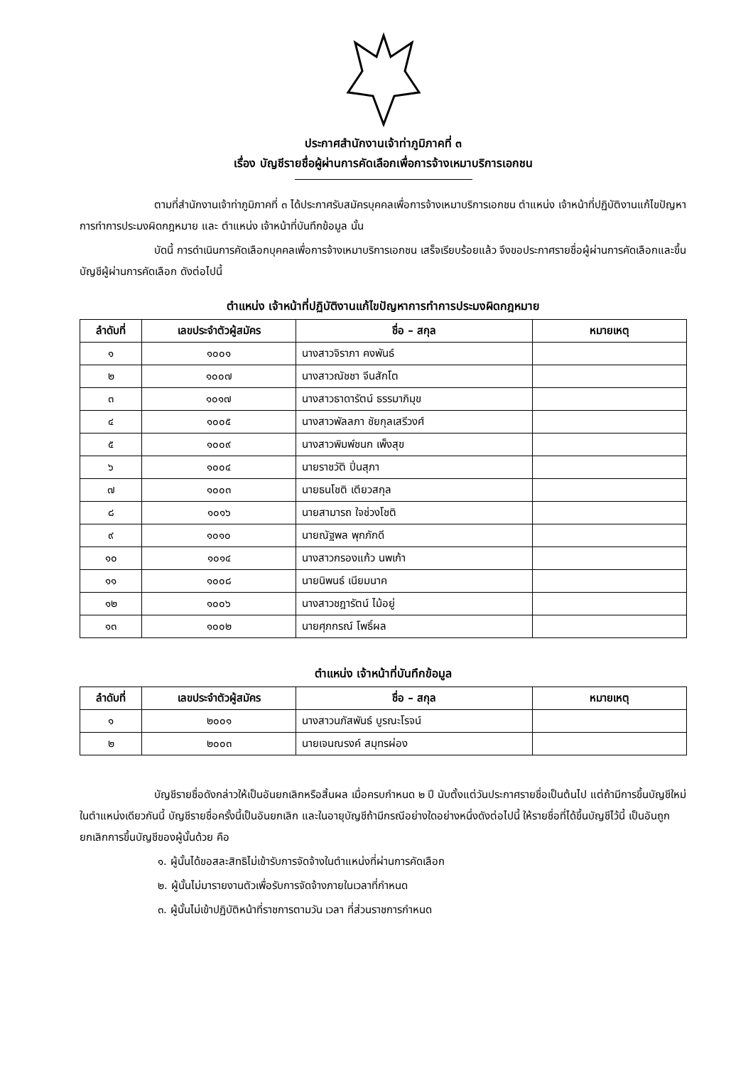ประกาศสำนักงานเจ้าท่าภูมิภาคที่ ๓
เรื่อง บัญชีรายชื่อผู้ผ่านการคัดเลือกเพื่อการจ้างเหมาบริการเอกชน
ตามที่สำนักงานเจ้าท่าภูมิภาคที่ ๓ ได้ประกาศรับสมัครบุคคลเพื่อการจ้างเหมาบริการเอกชน ตำแหน่ง เจ้าหน้าที่ปฏิบัติงานแก้ไขปัญหาการทำการประมงผิดกฎหมาย และ ตำแหน่ง เจ้าหน้าที่บันทึกข้อมูล นั้น
บัดนี้ การดำเนินการคัดเลือกบุคคลเพื่อการจ้างเหมาบริการเอกชน เสร็จเรียบร้อยแล้ว จึงขอประกาศรายชื่อผู้ผ่านการคัดเลือกและขึ้นบัญชีผู้ผ่านการคัดเลือก ดังต่อไปนี้
ตำแหน่ง เจ้าหน้าที่ปฏิบัติงานแก้ไขปัญหาการทำการประมงผิดกฎหมาย
| ลำดับที่ | เลขประจำตัวผู้สมัคร | ชื่อ – สกุล | หมายเหตุ |
| --- | --- | --- | --- |
| ๑ | ๑๐๐๑ | นางสาวจิราภา คงพันธ์ | |
| ๒ | ๑๐๐๗ | นางสาวณัชชา จีนสักโต | |
| ๓ | ๑๐๑๗ | นางสาวธาดารัตน์ ธรรมาภิมุข | |
| ๔ | ๑๐๐๕ | นางสาวพัลลภา ชัยกุลเสรีวงศ์ | |
| ๕ | ๑๐๐๙ | นางสาวพิมพ์ชนก เพ็งสุข | |
| ๖ | ๑๐๐๔ | นายราชวัติ ปิ่นสุภา | |
| ๗ | ๑๐๐๓ | นายธนโชติ เตียวสกุล | |
| ๘ | ๑๐๑๖ | นายสามารถ ใจช่วงโชติ | |
| ๙ | ๑๐๑๐ | นายณัฐพล พุกภักดี | |
| ๑๐ | ๑๐๑๔ | นางสาวกรองแก้ว นพเก้า | |
| ๑๑ | ๑๐๐๘ | นายนิพนธ์ เนียมนาค | |
| ๑๒ | ๑๐๐๖ | นางสาวชฎารัตน์ ไม้อยู่ | |
| ๑๓ | ๑๐๐๒ | นายศุภกรณ์ โพธิ์ผล | |
ตำแหน่ง เจ้าหน้าที่บันทึกข้อมูล
| ลำดับที่ | เลขประจำตัวผู้สมัคร | ชื่อ – สกุล | หมายเหตุ |
| --- | --- | --- | --- |
| ๑ | ๒๐๐๑ | นางสาวนภัสพันธ์ บูรณะโรจน์ | |
| ๒ | ๒๐๐๓ | นายเจนณรงค์ สมุทรผ่อง | |
บัญชีรายชื่อดังกล่าวให้เป็นอันยกเลิกหรือสิ้นผล เมื่อครบกำหนด ๒ ปี นับตั้งแต่วันประกาศรายชื่อเป็นต้นไป แต่ถ้ามีการขึ้นบัญชีใหม่ในตำแหน่งเดียวกันนี้ บัญชีรายชื่อครั้งนี้เป็นอันยกเลิก และในอายุบัญชีถ้ามีกรณีอย่างใดอย่างหนึ่งดังต่อไปนี้ ให้รายชื่อที่ได้ขึ้นบัญชีไว้นี้ เป็นอันถูกยกเลิกการขึ้นบัญชีของผู้นั้นด้วย คือ
๑. ผู้นั้นได้ขอสละสิทธิไม่เข้ารับการจัดจ้างในตำแหน่งที่ผ่านการคัดเลือก
๒. ผู้นั้นไม่มารายงานตัวเพื่อรับการจัดจ้างภายในเวลาที่กำหนด
๓. ผู้นั้นไม่เข้าปฏิบัติหน้าที่ราชการตามวัน เวลา ที่ส่วนราชการกำหนด